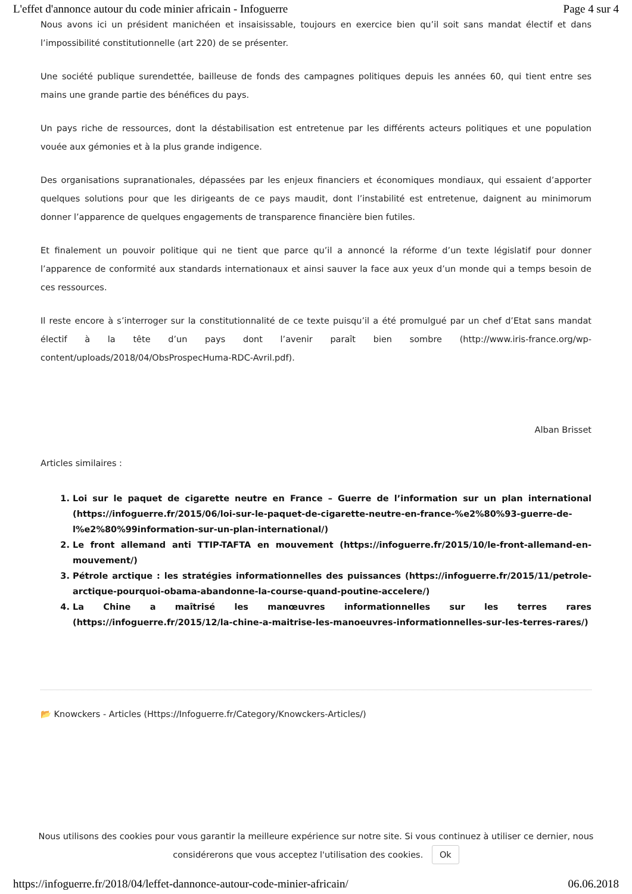L'effet d'annonce autour du code minier africain - Infoguerre Page 4 sur 4
Nous avons ici un président manichéen et insaisissable, toujours en exercice bien qu’il soit sans mandat électif et dans l’impossibilité constitutionnelle (art 220) de se présenter.
Une société publique surendettée, bailleuse de fonds des campagnes politiques depuis les années 60, qui tient entre ses mains une grande partie des bénéfices du pays.
Un pays riche de ressources, dont la déstabilisation est entretenue par les différents acteurs politiques et une population vouée aux gémonies et à la plus grande indigence.
Des organisations supranationales, dépassées par les enjeux financiers et économiques mondiaux, qui essaient d’apporter quelques solutions pour que les dirigeants de ce pays maudit, dont l’instabilité est entretenue, daignent au minimorum donner l’apparence de quelques engagements de transparence financière bien futiles.
Et finalement un pouvoir politique qui ne tient que parce qu’il a annoncé la réforme d’un texte législatif pour donner l’apparence de conformité aux standards internationaux et ainsi sauver la face aux yeux d’un monde qui a temps besoin de ces ressources.
Il reste encore à s’interroger sur la constitutionnalité de ce texte puisqu’il a été promulgué par un chef d’Etat sans mandat électif à la tête d’un pays dont l’avenir paraît bien sombre (http://www.iris-france.org/wp-content/uploads/2018/04/ObsProspecHuma-RDC-Avril.pdf).
Alban Brisset
Articles similaires :
1. Loi sur le paquet de cigarette neutre en France – Guerre de l’information sur un plan international (https://infoguerre.fr/2015/06/loi-sur-le-paquet-de-cigarette-neutre-en-france-%e2%80%93-guerre-de-l%e2%80%99information-sur-un-plan-international/)
2. Le front allemand anti TTIP-TAFTA en mouvement (https://infoguerre.fr/2015/10/le-front-allemand-en-mouvement/)
3. Pétrole arctique : les stratégies informationnelles des puissances (https://infoguerre.fr/2015/11/petrole-arctique-pourquoi-obama-abandonne-la-course-quand-poutine-accelere/)
4. La Chine a maîtrisé les manœuvres informationnelles sur les terres rares (https://infoguerre.fr/2015/12/la-chine-a-maitrise-les-manoeuvres-informationnelles-sur-les-terres-rares/)
📂 Knowckers - Articles (Https://Infoguerre.fr/Category/Knowckers-Articles/)
Nous utilisons des cookies pour vous garantir la meilleure expérience sur notre site. Si vous continuez à utiliser ce dernier, nous considérerons que vous acceptez l'utilisation des cookies. Ok
https://infoguerre.fr/2018/04/leffet-dannonce-autour-code-minier-africain/ 06.06.2018